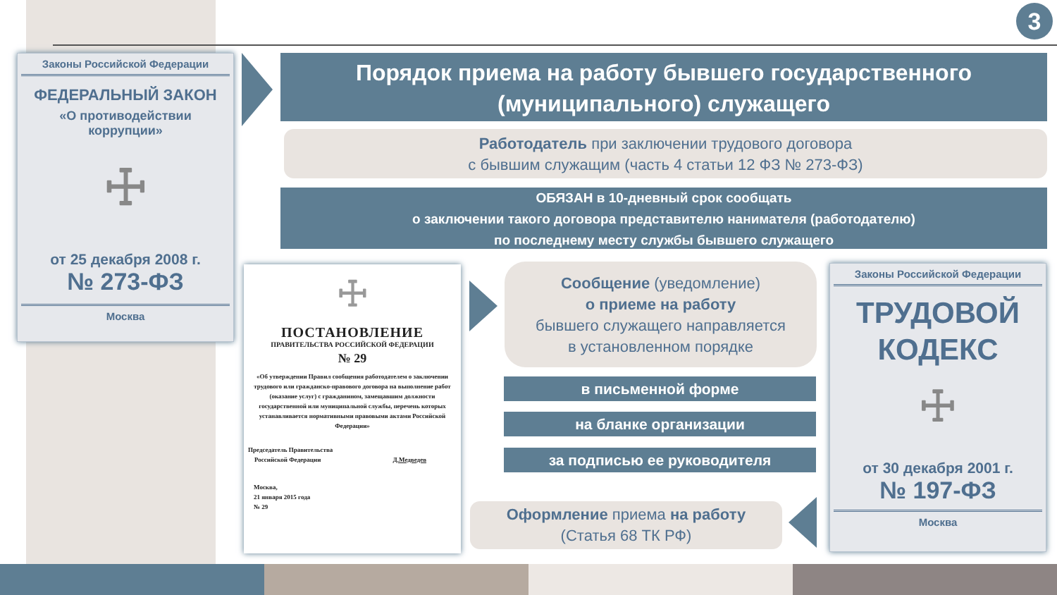3
Законы Российской Федерации
ФЕДЕРАЛЬНЫЙ ЗАКОН
«О противодействии
коррупции»
☩
от 25 декабря 2008 г.
№ 273-ФЗ
Москва
Порядок приема на работу бывшего государственного
(муниципального) служащего
Работодатель при заключении трудового договора
с бывшим служащим (часть 4 статьи 12 ФЗ № 273-ФЗ)
ОБЯЗАН в 10-дневный срок сообщать
о заключении такого договора представителю нанимателя (работодателю)
по последнему месту службы бывшего служащего
☩
ПОСТАНОВЛЕНИЕ
ПРАВИТЕЛЬСТВА РОССИЙСКОЙ ФЕДЕРАЦИИ
№ 29
«Об утверждении Правил сообщения работодателем о заключении трудового или гражданско-правового договора на выполнение работ (оказание услуг) с гражданином, замещавшим должности государственной или муниципальной службы, перечень которых устанавливается нормативными правовыми актами Российской Федерации»
Председатель Правительства
Российской Федерации Д.Медведев
Москва,
21 января 2015 года
№ 29
Сообщение (уведомление)
о приеме на работу
бывшего служащего направляется
в установленном порядке
в письменной форме
на бланке организации
за подписью ее руководителя
Оформление приема на работу
(Статья 68 ТК РФ)
Законы Российской Федерации
ТРУДОВОЙ
КОДЕКС
☩
от 30 декабря 2001 г.
№ 197-ФЗ
Москва